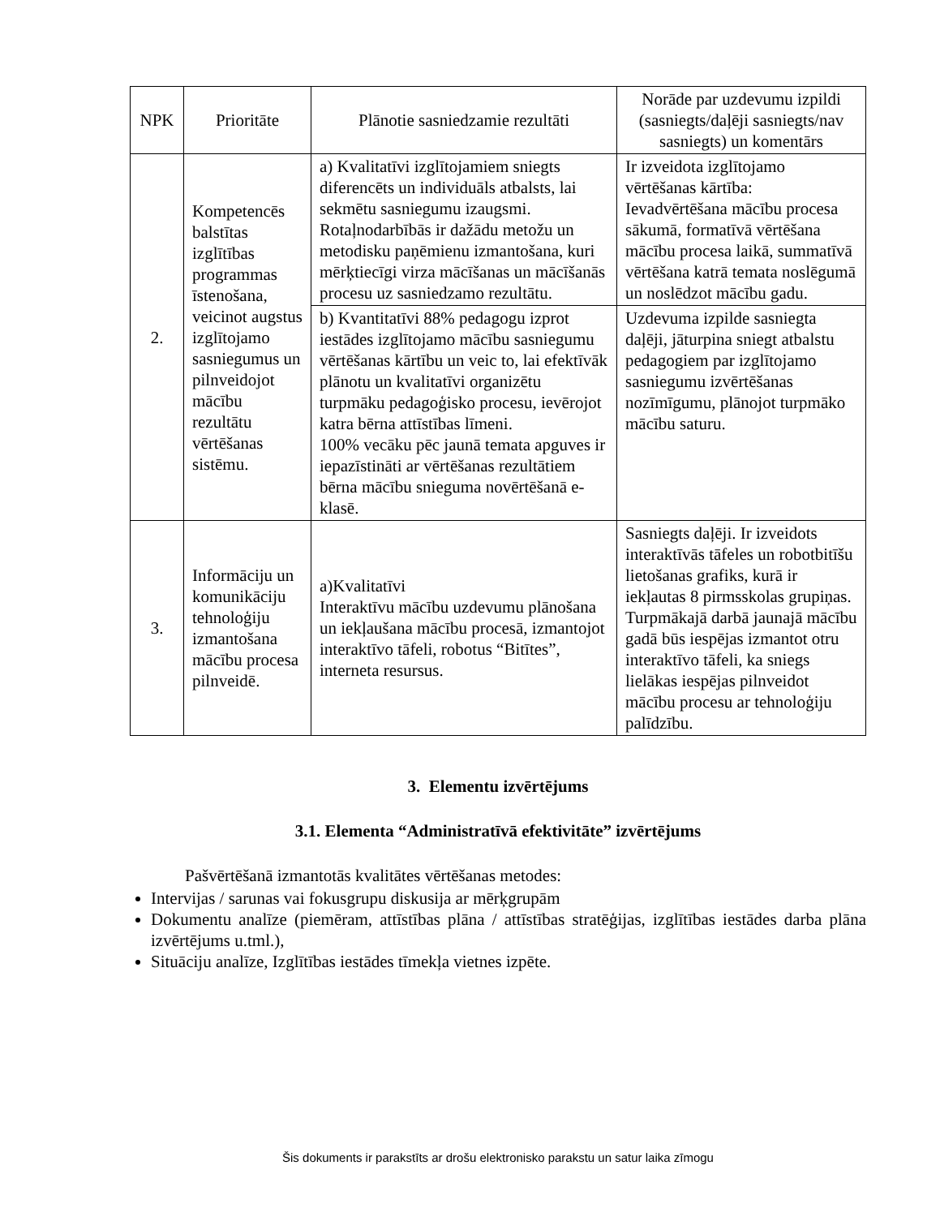| NPK | Prioritāte | Plānotie sasniedzamie rezultāti | Norāde par uzdevumu izpildi (sasniegts/daļēji sasniegts/nav sasniegts) un komentārs |
| --- | --- | --- | --- |
| 2. | Kompetencēs balstītas izglītības programmas īstenošana, veicinot augstus izglītojamo sasniegumus un pilnveidojot mācību rezultātu vērtēšanas sistēmu. | a) Kvalitatīvi izglītojamiem sniegts diferencēts un individuāls atbalsts, lai sekmētu sasniegumu izaugsmi. Rotaļnodarbībās ir dažādu metožu un metodisku paņēmienu izmantošana, kuri mērķtiecīgi virza mācīšanas un mācīšanās procesu uz sasniedzamo rezultātu. | Ir izveidota izglītojamo vērtēšanas kārtība: Ievadvērtēšana mācību procesa sākumā, formatīvā vērtēšana mācību procesa laikā, summatīvā vērtēšana katrā temata noslēgumā un noslēdzot mācību gadu. |
| | | b) Kvantitatīvi 88% pedagogu izprot iestādes izglītojamo mācību sasniegumu vērtēšanas kārtību un veic to, lai efektīvāk plānotu un kvalitatīvi organizētu turpmāku pedagoģisko procesu, ievērojot katra bērna attīstības līmeni. 100% vecāku pēc jaunā temata apguves ir iepazīstināti ar vērtēšanas rezultātiem bērna mācību snieguma novērtēšanā e-klasē. | Uzdevuma izpilde sasniegta daļēji, jāturpina sniegt atbalstu pedagogiem par izglītojamo sasniegumu izvērtēšanas nozīmīgumu, plānojot turpmāko mācību saturu. |
| 3. | Informāciju un komunikāciju tehnoloģiju izmantošana mācību procesa pilnveidē. | a)Kvalitatīvi Interaktīvu mācību uzdevumu plānošana un iekļaušana mācību procesā, izmantojot interaktīvo tāfeli, robotus “Bitītes”, interneta resursus. | Sasniegts daļēji. Ir izveidots interaktīvās tāfeles un robotbitīšu lietošanas grafiks, kurā ir iekļautas 8 pirmsskolas grupiņas. Turpmākajā darbā jaunajā mācību gadā būs iespējas izmantot otru interaktīvo tāfeli, ka sniegs lielākas iespējas pilnveidot mācību procesu ar tehnoloģiju palīdzību. |
3. Elementu izvērtējums
3.1. Elementa “Administratīvā efektivitāte” izvērtējums
Pašvērtēšanā izmantotās kvalitātes vērtēšanas metodes:
Intervijas / sarunas vai fokusgrupu diskusija ar mērķgrupām
Dokumentu analīze (piemēram, attīstības plāna / attīstības stratēģijas, izglītības iestādes darba plāna izvērtējums u.tml.),
Situāciju analīze, Izglītības iestādes tīmekļa vietnes izpēte.
Šis dokuments ir parakstīts ar drošu elektronisko parakstu un satur laika zīmogu